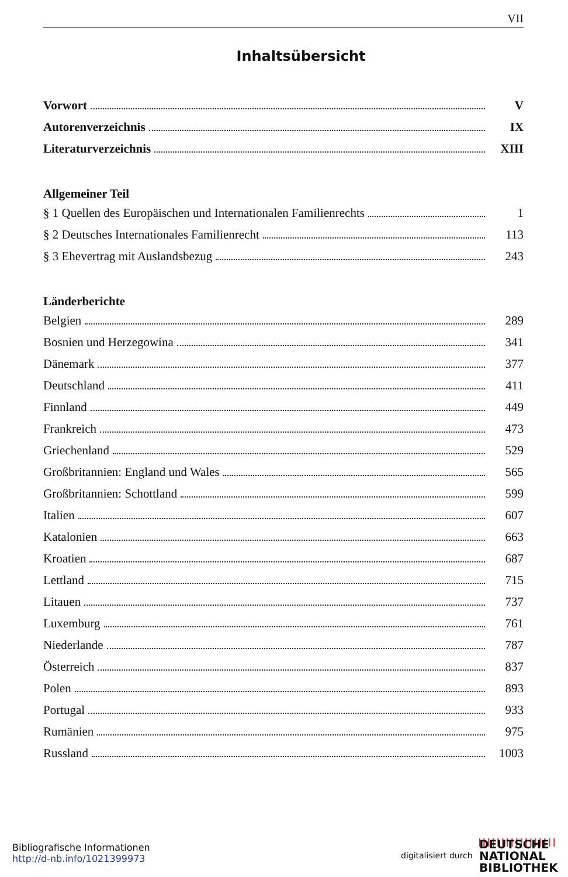VII
Inhaltsübersicht
Vorwort V
Autorenverzeichnis IX
Literaturverzeichnis XIII
Allgemeiner Teil
§ 1 Quellen des Europäischen und Internationalen Familienrechts 1
§ 2 Deutsches Internationales Familienrecht 113
§ 3 Ehevertrag mit Auslandsbezug 243
Länderberichte
Belgien 289
Bosnien und Herzegowina 341
Dänemark 377
Deutschland 411
Finnland 449
Frankreich 473
Griechenland 529
Großbritannien: England und Wales 565
Großbritannien: Schottland 599
Italien 607
Katalonien 663
Kroatien 687
Lettland 715
Litauen 737
Luxemburg 761
Niederlande 787
Österreich 837
Polen 893
Portugal 933
Rumänien 975
Russland 1003
Bibliografische Informationen
http://d-nb.info/1021399973
digitalisiert durch
DEUTSCHE
NATIONAL
BIBLIOTHEK